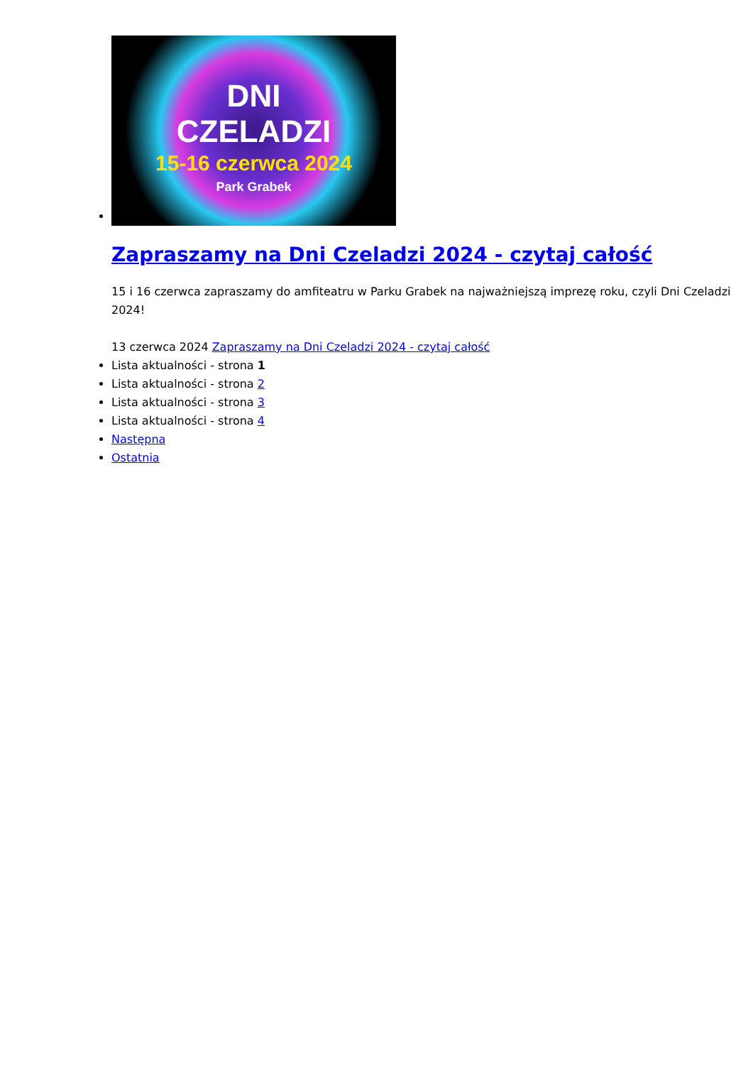DNI
CZELADZI
15-16 czerwca 2024
Park Grabek
Zapraszamy na Dni Czeladzi 2024 - czytaj całość
15 i 16 czerwca zapraszamy do amfiteatru w Parku Grabek na najważniejszą imprezę roku, czyli Dni Czeladzi 2024!
13 czerwca 2024 Zapraszamy na Dni Czeladzi 2024 - czytaj całość
Lista aktualności - strona 1
Lista aktualności - strona 2
Lista aktualności - strona 3
Lista aktualności - strona 4
Następna
Ostatnia